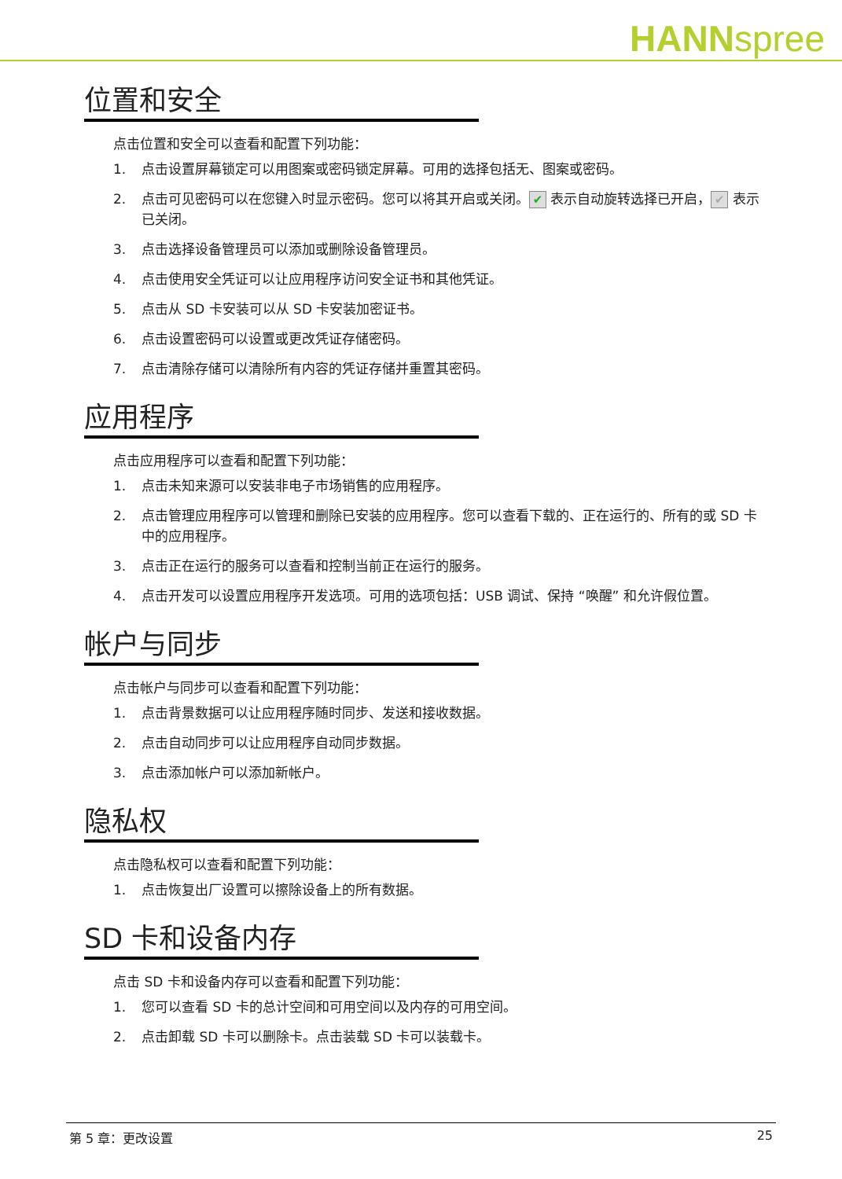HANNspree
位置和安全
点击位置和安全可以查看和配置下列功能：
1. 点击设置屏幕锁定可以用图案或密码锁定屏幕。可用的选择包括无、图案或密码。
2. 点击可见密码可以在您键入时显示密码。您可以将其开启或关闭。 ✔ 表示自动旋转选择已开启， ✔ 表示已关闭。
3. 点击选择设备管理员可以添加或删除设备管理员。
4. 点击使用安全凭证可以让应用程序访问安全证书和其他凭证。
5. 点击从 SD 卡安装可以从 SD 卡安装加密证书。
6. 点击设置密码可以设置或更改凭证存储密码。
7. 点击清除存储可以清除所有内容的凭证存储并重置其密码。
应用程序
点击应用程序可以查看和配置下列功能：
1. 点击未知来源可以安装非电子市场销售的应用程序。
2. 点击管理应用程序可以管理和删除已安装的应用程序。您可以查看下载的、正在运行的、所有的或 SD 卡中的应用程序。
3. 点击正在运行的服务可以查看和控制当前正在运行的服务。
4. 点击开发可以设置应用程序开发选项。可用的选项包括：USB 调试、保持 “唤醒” 和允许假位置。
帐户与同步
点击帐户与同步可以查看和配置下列功能：
1. 点击背景数据可以让应用程序随时同步、发送和接收数据。
2. 点击自动同步可以让应用程序自动同步数据。
3. 点击添加帐户可以添加新帐户。
隐私权
点击隐私权可以查看和配置下列功能：
1. 点击恢复出厂设置可以擦除设备上的所有数据。
SD 卡和设备内存
点击 SD 卡和设备内存可以查看和配置下列功能：
1. 您可以查看 SD 卡的总计空间和可用空间以及内存的可用空间。
2. 点击卸载 SD 卡可以删除卡。点击装载 SD 卡可以装载卡。
第 5 章：更改设置 25